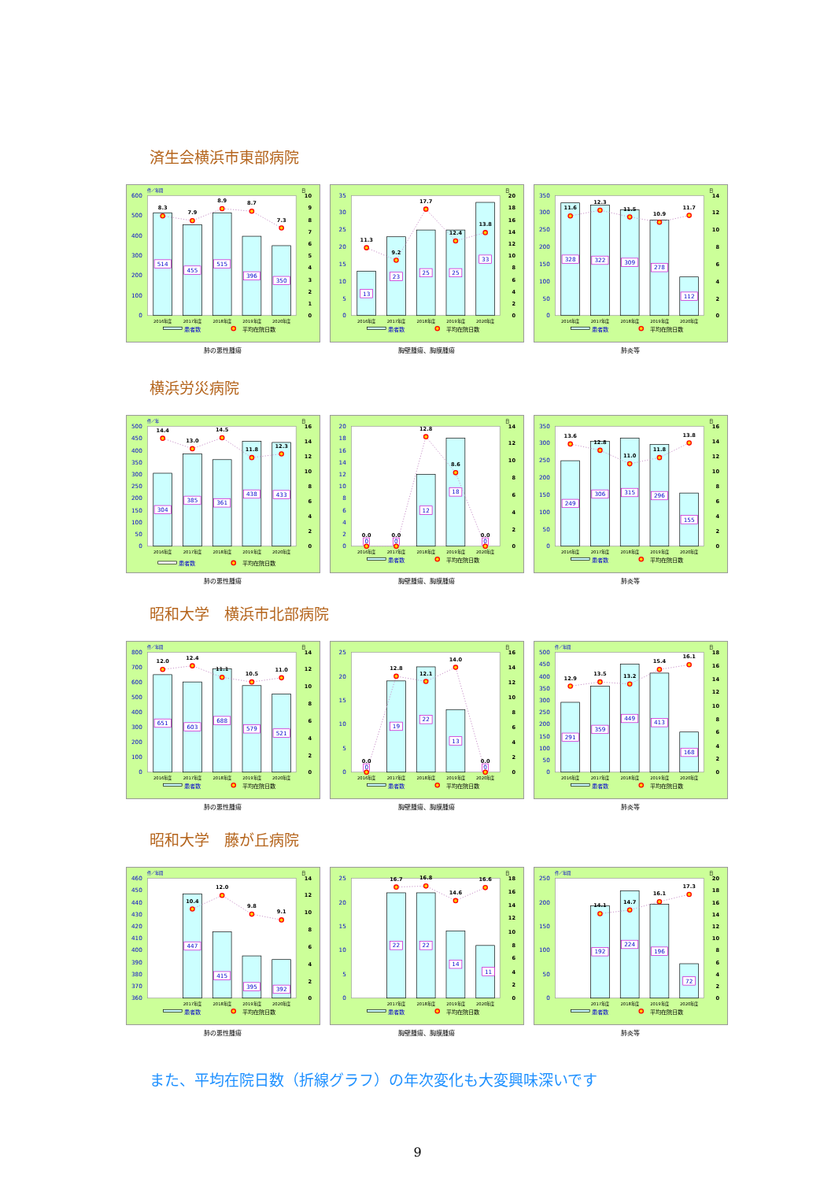済生会横浜市東部病院
件／年間
日
0
100
200
300
400
500
600
0
1
2
3
4
5
6
7
8
9
10
514
455
515
396
350
8.3
7.9
8.9
8.7
7.3
2016年度
2017年度
2018年度
2019年度
2020年度
患者数
平均在院日数
肺の悪性腫瘍
日
0
5
10
15
20
25
30
35
0
2
4
6
8
10
12
14
16
18
20
13
23
25
25
33
11.3
9.2
17.7
12.4
13.8
2016年度
2017年度
2018年度
2019年度
2020年度
患者数
平均在院日数
胸壁腫瘍、胸膜腫瘍
日
0
50
100
150
200
250
300
350
0
2
4
6
8
10
12
14
328
322
309
278
112
11.6
12.3
11.5
10.9
11.7
2016年度
2017年度
2018年度
2019年度
2020年度
患者数
平均在院日数
肺炎等
横浜労災病院
件／年
日
0
50
100
150
200
250
300
350
400
450
500
0
2
4
6
8
10
12
14
16
304
385
361
438
433
14.4
13.0
14.5
11.8
12.3
2016年度
2017年度
2018年度
2019年度
2020年度
患者数
平均在院日数
肺の悪性腫瘍
日
0
2
4
6
8
10
12
14
16
18
20
0
2
4
6
8
10
12
14
0
0
12
18
0
0.0
0.0
12.8
8.6
0.0
2016年度
2017年度
2018年度
2019年度
2020年度
患者数
平均在院日数
胸壁腫瘍、胸膜腫瘍
日
0
50
100
150
200
250
300
350
0
2
4
6
8
10
12
14
16
249
306
315
296
155
13.6
12.8
11.0
11.8
13.8
2016年度
2017年度
2018年度
2019年度
2020年度
患者数
平均在院日数
肺炎等
昭和大学　横浜市北部病院
件／年間
日
0
100
200
300
400
500
600
700
800
0
2
4
6
8
10
12
14
651
603
688
579
521
12.0
12.4
11.1
10.5
11.0
2016年度
2017年度
2018年度
2019年度
2020年度
患者数
平均在院日数
肺の悪性腫瘍
日
0
5
10
15
20
25
0
2
4
6
8
10
12
14
16
0
19
22
13
0
0.0
12.8
12.1
14.0
0.0
2016年度
2017年度
2018年度
2019年度
2020年度
患者数
平均在院日数
胸壁腫瘍、胸膜腫瘍
件／年間
日
0
50
100
150
200
250
300
350
400
450
500
0
2
4
6
8
10
12
14
16
18
291
359
449
413
168
12.9
13.5
13.2
15.4
16.1
2016年度
2017年度
2018年度
2019年度
2020年度
患者数
平均在院日数
肺炎等
昭和大学　藤が丘病院
件／年間
日
360
370
380
390
400
410
420
430
440
450
460
0
2
4
6
8
10
12
14
447
415
395
392
10.4
12.0
9.8
9.1
2017年度
2018年度
2019年度
2020年度
患者数
平均在院日数
肺の悪性腫瘍
日
0
5
10
15
20
25
0
2
4
6
8
10
12
14
16
18
22
22
14
11
16.7
16.8
14.6
16.6
2017年度
2018年度
2019年度
2020年度
患者数
平均在院日数
胸壁腫瘍、胸膜腫瘍
件／年間
日
0
50
100
150
200
250
0
2
4
6
8
10
12
14
16
18
20
192
224
196
72
14.1
14.7
16.1
17.3
2017年度
2018年度
2019年度
2020年度
患者数
平均在院日数
肺炎等
また、平均在院日数（折線グラフ）の年次変化も大変興味深いです
9